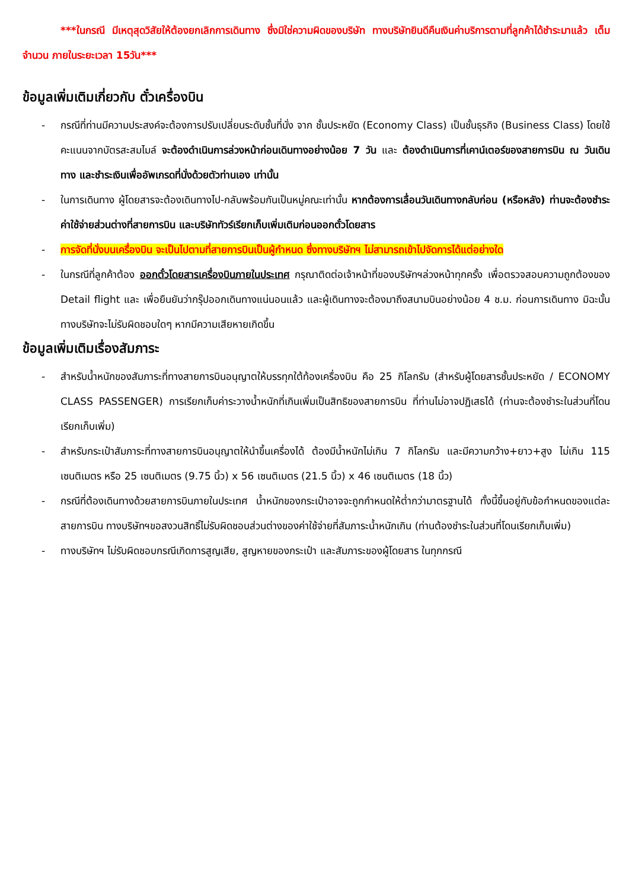***ในกรณี มีเหตุสุดวิสัยให้ต้องยกเลิกการเดินทาง ซึ่งมิใช่ความผิดของบริษัท ทางบริษัทยินดีคืนเงินค่าบริการตามที่ลูกค้าได้ชำระมาแล้ว เต็มจำนวน ภายในระยะเวลา 15วัน***
ข้อมูลเพิ่มเติมเกี่ยวกับ ตั๋วเครื่องบิน
- กรณีที่ท่านมีความประสงค์จะต้องการปรับเปลี่ยนระดับชั้นที่นั่ง จาก ชั้นประหยัด (Economy Class) เป็นชั้นธุรกิจ (Business Class) โดยใช้คะแนนจากบัตรสะสมไมล์ จะต้องดำเนินการล่วงหน้าก่อนเดินทางอย่างน้อย 7 วัน และ ต้องดำเนินการที่เคาน์เตอร์ของสายการบิน ณ วันเดินทาง และชำระเงินเพื่ออัพเกรดที่นั่งด้วยตัวท่านเอง เท่านั้น
- ในการเดินทาง ผู้โดยสารจะต้องเดินทางไป-กลับพร้อมกันเป็นหมู่คณะเท่านั้น หากต้องการเลื่อนวันเดินทางกลับก่อน (หรือหลัง) ท่านจะต้องชำระค่าใช้จ่ายส่วนต่างที่สายการบิน และบริษัททัวร์เรียกเก็บเพิ่มเติมก่อนออกตั๋วโดยสาร
- การจัดที่นั่งบนเครื่องบิน จะเป็นไปตามที่สายการบินเป็นผู้กำหนด ซึ่งทางบริษัทฯ ไม่สามารถเข้าไปจัดการได้แต่อย่างใด
- ในกรณีที่ลูกค้าต้อง ออกตั๋วโดยสารเครื่องบินภายในประเทศ กรุณาติดต่อเจ้าหน้าที่ของบริษัทฯล่วงหน้าทุกครั้ง เพื่อตรวจสอบความถูกต้องของ Detail flight และ เพื่อยืนยันว่ากรุ๊ปออกเดินทางแน่นอนแล้ว และผู้เดินทางจะต้องมาถึงสนามบินอย่างน้อย 4 ช.ม. ก่อนการเดินทาง มิฉะนั้นทางบริษัทจะไม่รับผิดชอบใดๆ หากมีความเสียหายเกิดขึ้น
ข้อมูลเพิ่มเติมเรื่องสัมภาระ
- สำหรับน้ำหนักของสัมภาระที่ทางสายการบินอนุญาตให้บรรทุกใต้ท้องเครื่องบิน คือ 25 กิโลกรัม (สำหรับผู้โดยสารชั้นประหยัด / ECONOMY CLASS PASSENGER) การเรียกเก็บค่าระวางน้ำหนักที่เกินเพิ่มเป็นสิทธิของสายการบิน ที่ท่านไม่อาจปฏิเสธได้ (ท่านจะต้องชำระในส่วนที่โดนเรียกเก็บเพิ่ม)
- สำหรับกระเป๋าสัมภาระที่ทางสายการบินอนุญาตให้นำขึ้นเครื่องได้ ต้องมีน้ำหนักไม่เกิน 7 กิโลกรัม และมีความกว้าง+ยาว+สูง ไม่เกิน 115 เซนติเมตร หรือ 25 เซนติเมตร (9.75 นิ้ว) x 56 เซนติเมตร (21.5 นิ้ว) x 46 เซนติเมตร (18 นิ้ว)
- กรณีที่ต้องเดินทางด้วยสายการบินภายในประเทศ น้ำหนักของกระเป๋าอาจจะถูกกำหนดให้ต่ำกว่ามาตรฐานได้ ทั้งนี้ขึ้นอยู่กับข้อกำหนดของแต่ละสายการบิน ทางบริษัทฯขอสงวนสิทธิ์ไม่รับผิดชอบส่วนต่างของค่าใช้จ่ายที่สัมภาระน้ำหนักเกิน (ท่านต้องชำระในส่วนที่โดนเรียกเก็บเพิ่ม)
- ทางบริษัทฯ ไม่รับผิดชอบกรณีเกิดการสูญเสีย, สูญหายของกระเป๋า และสัมภาระของผู้โดยสาร ในทุกกรณี